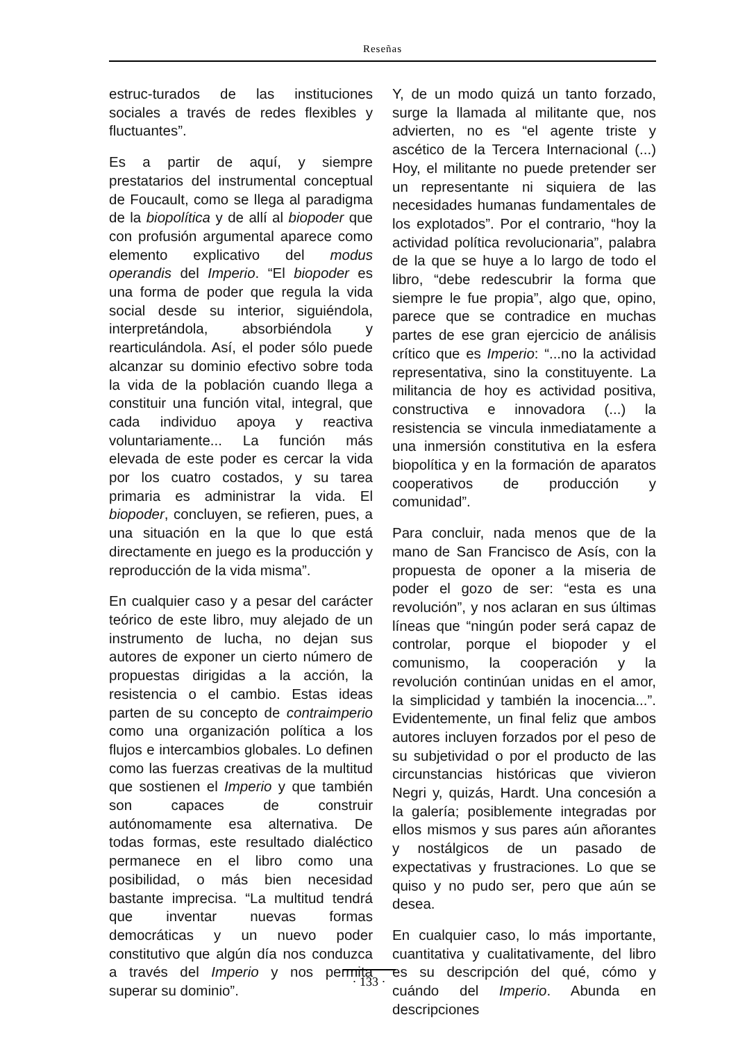Reseñas
estruc-turados de las instituciones sociales a través de redes flexibles y fluctuantes”.
Es a partir de aquí, y siempre prestatarios del instrumental conceptual de Foucault, como se llega al paradigma de la biopolítica y de allí al biopoder que con profusión argumental aparece como elemento explicativo del modus operandis del Imperio. “El biopoder es una forma de poder que regula la vida social desde su interior, siguiéndola, interpretándola, absorbiéndola y rearticulándola. Así, el poder sólo puede alcanzar su dominio efectivo sobre toda la vida de la población cuando llega a constituir una función vital, integral, que cada individuo apoya y reactiva voluntariamente... La función más elevada de este poder es cercar la vida por los cuatro costados, y su tarea primaria es administrar la vida. El biopoder, concluyen, se refieren, pues, a una situación en la que lo que está directamente en juego es la producción y reproducción de la vida misma”.
En cualquier caso y a pesar del carácter teórico de este libro, muy alejado de un instrumento de lucha, no dejan sus autores de exponer un cierto número de propuestas dirigidas a la acción, la resistencia o el cambio. Estas ideas parten de su concepto de contraimperio como una organización política a los flujos e intercambios globales. Lo definen como las fuerzas creativas de la multitud que sostienen el Imperio y que también son capaces de construir autónomamente esa alternativa. De todas formas, este resultado dialéctico permanece en el libro como una posibilidad, o más bien necesidad bastante imprecisa. “La multitud tendrá que inventar nuevas formas democráticas y un nuevo poder constitutivo que algún día nos conduzca a través del Imperio y nos permita superar su dominio”.
Y, de un modo quizá un tanto forzado, surge la llamada al militante que, nos advierten, no es “el agente triste y ascético de la Tercera Internacional (...) Hoy, el militante no puede pretender ser un representante ni siquiera de las necesidades humanas fundamentales de los explotados”. Por el contrario, “hoy la actividad política revolucionaria”, palabra de la que se huye a lo largo de todo el libro, “debe redescubrir la forma que siempre le fue propia”, algo que, opino, parece que se contradice en muchas partes de ese gran ejercicio de análisis crítico que es Imperio: “...no la actividad representativa, sino la constituyente. La militancia de hoy es actividad positiva, constructiva e innovadora (...) la resistencia se vincula inmediatamente a una inmersión constitutiva en la esfera biopolítica y en la formación de aparatos cooperativos de producción y comunidad”.
Para concluir, nada menos que de la mano de San Francisco de Asís, con la propuesta de oponer a la miseria de poder el gozo de ser: “esta es una revolución”, y nos aclaran en sus últimas líneas que “ningún poder será capaz de controlar, porque el biopoder y el comunismo, la cooperación y la revolución continúan unidas en el amor, la simplicidad y también la inocencia...”. Evidentemente, un final feliz que ambos autores incluyen forzados por el peso de su subjetividad o por el producto de las circunstancias históricas que vivieron Negri y, quizás, Hardt. Una concesión a la galería; posiblemente integradas por ellos mismos y sus pares aún añorantes y nostálgicos de un pasado de expectativas y frustraciones. Lo que se quiso y no pudo ser, pero que aún se desea.
En cualquier caso, lo más importante, cuantitativa y cualitativamente, del libro es su descripción del qué, cómo y cuándo del Imperio. Abunda en descripciones
· 133 ·